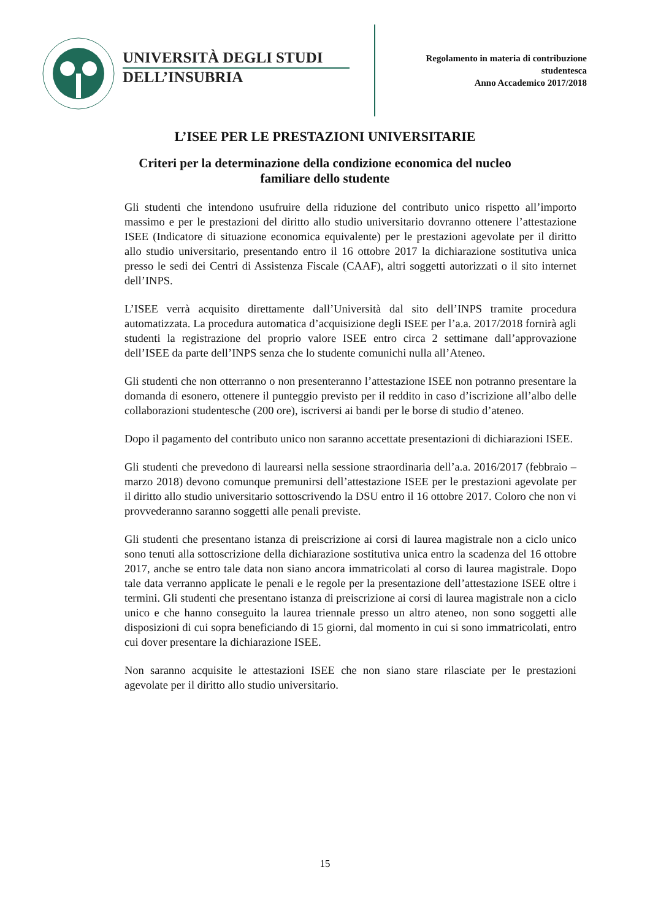UNIVERSITÀ DEGLI STUDI
DELL’INSUBRIA
Regolamento in materia di contribuzione studentesca
Anno Accademico 2017/2018
L’ISEE PER LE PRESTAZIONI UNIVERSITARIE
Criteri per la determinazione della condizione economica del nucleo familiare dello studente
Gli studenti che intendono usufruire della riduzione del contributo unico rispetto all’importo massimo e per le prestazioni del diritto allo studio universitario dovranno ottenere l’attestazione ISEE (Indicatore di situazione economica equivalente) per le prestazioni agevolate per il diritto allo studio universitario, presentando entro il 16 ottobre 2017 la dichiarazione sostitutiva unica presso le sedi dei Centri di Assistenza Fiscale (CAAF), altri soggetti autorizzati o il sito internet dell’INPS.
L’ISEE verrà acquisito direttamente dall’Università dal sito dell’INPS tramite procedura automatizzata. La procedura automatica d’acquisizione degli ISEE per l’a.a. 2017/2018 fornirà agli studenti la registrazione del proprio valore ISEE entro circa 2 settimane dall’approvazione dell’ISEE da parte dell’INPS senza che lo studente comunichi nulla all’Ateneo.
Gli studenti che non otterranno o non presenteranno l’attestazione ISEE non potranno presentare la domanda di esonero, ottenere il punteggio previsto per il reddito in caso d’iscrizione all’albo delle collaborazioni studentesche (200 ore), iscriversi ai bandi per le borse di studio d’ateneo.
Dopo il pagamento del contributo unico non saranno accettate presentazioni di dichiarazioni ISEE.
Gli studenti che prevedono di laurearsi nella sessione straordinaria dell’a.a. 2016/2017 (febbraio – marzo 2018) devono comunque premunirsi dell’attestazione ISEE per le prestazioni agevolate per il diritto allo studio universitario sottoscrivendo la DSU entro il 16 ottobre 2017. Coloro che non vi provvederanno saranno soggetti alle penali previste.
Gli studenti che presentano istanza di preiscrizione ai corsi di laurea magistrale non a ciclo unico sono tenuti alla sottoscrizione della dichiarazione sostitutiva unica entro la scadenza del 16 ottobre 2017, anche se entro tale data non siano ancora immatricolati al corso di laurea magistrale. Dopo tale data verranno applicate le penali e le regole per la presentazione dell’attestazione ISEE oltre i termini. Gli studenti che presentano istanza di preiscrizione ai corsi di laurea magistrale non a ciclo unico e che hanno conseguito la laurea triennale presso un altro ateneo, non sono soggetti alle disposizioni di cui sopra beneficiando di 15 giorni, dal momento in cui si sono immatricolati, entro cui dover presentare la dichiarazione ISEE.
Non saranno acquisite le attestazioni ISEE che non siano stare rilasciate per le prestazioni agevolate per il diritto allo studio universitario.
15